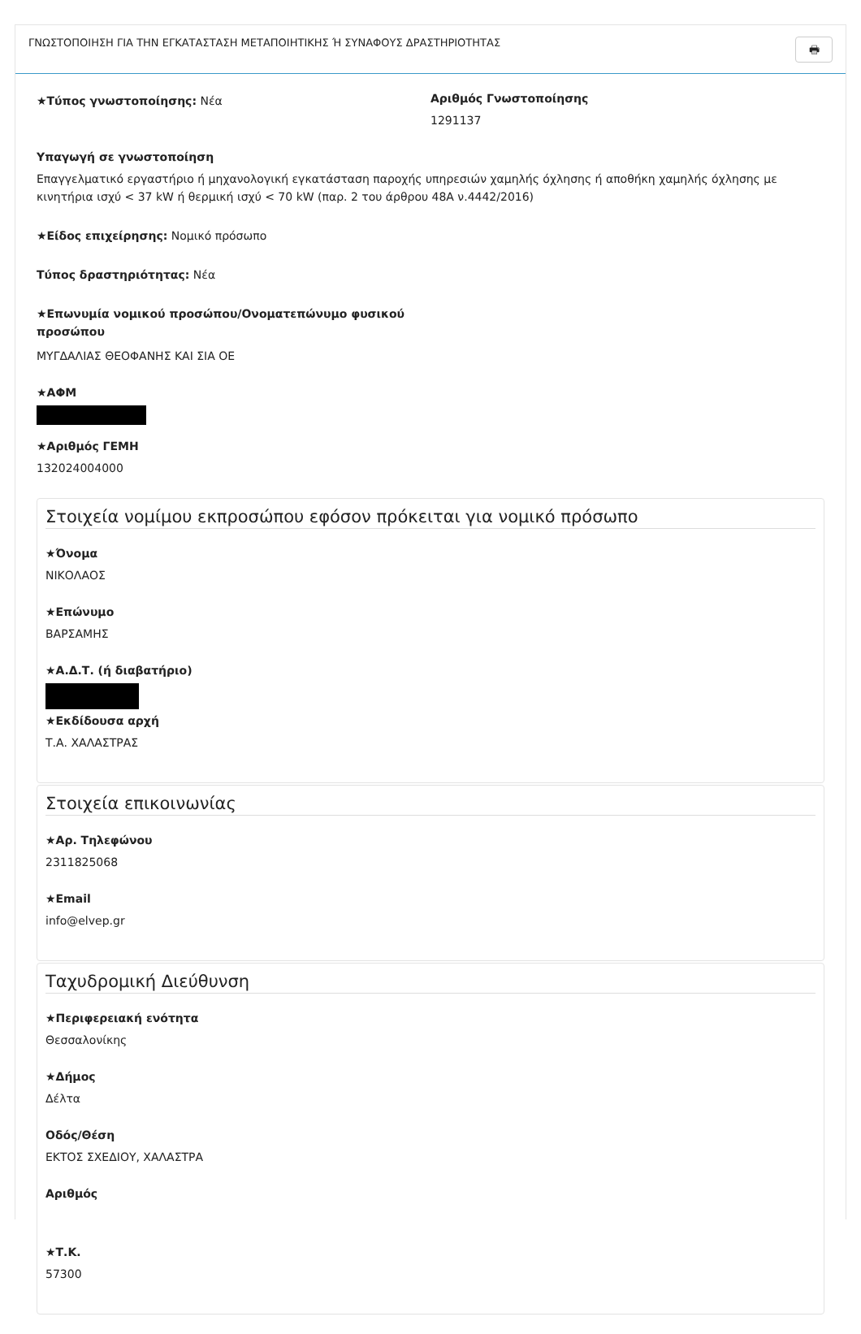ΓΝΩΣΤΟΠΟΙΗΣΗ ΓΙΑ ΤΗΝ ΕΓΚΑΤΑΣΤΑΣΗ ΜΕΤΑΠΟΙΗΤΙΚΗΣ Ή ΣΥΝΑΦΟΥΣ ΔΡΑΣΤΗΡΙΟΤΗΤΑΣ
🖶
★Τύπος γνωστοποίησης: Νέα
Αριθμός Γνωστοποίησης
1291137
Υπαγωγή σε γνωστοποίηση
Επαγγελματικό εργαστήριο ή μηχανολογική εγκατάσταση παροχής υπηρεσιών χαμηλής όχλησης ή αποθήκη χαμηλής όχλησης με κινητήρια ισχύ < 37 kW ή θερμική ισχύ < 70 kW (παρ. 2 του άρθρου 48Α ν.4442/2016)
★Είδος επιχείρησης: Νομικό πρόσωπο
Τύπος δραστηριότητας: Νέα
★Επωνυμία νομικού προσώπου/Ονοματεπώνυμο φυσικού προσώπου
ΜΥΓΔΑΛΙΑΣ ΘΕΟΦΑΝΗΣ ΚΑΙ ΣΙΑ ΟΕ
★ΑΦΜ
★Αριθμός ΓΕΜΗ
132024004000
Στοιχεία νομίμου εκπροσώπου εφόσον πρόκειται για νομικό πρόσωπο
★Όνομα
ΝΙΚΟΛΑΟΣ
★Επώνυμο
ΒΑΡΣΑΜΗΣ
★Α.Δ.Τ. (ή διαβατήριο)
★Εκδίδουσα αρχή
Τ.Α. ΧΑΛΑΣΤΡΑΣ
Στοιχεία επικοινωνίας
★Αρ. Τηλεφώνου
2311825068
★Email
info@elvep.gr
Ταχυδρομική Διεύθυνση
★Περιφερειακή ενότητα
Θεσσαλονίκης
★Δήμος
Δέλτα
Οδός/Θέση
ΕΚΤΟΣ ΣΧΕΔΙΟΥ, ΧΑΛΑΣΤΡΑ
Αριθμός
★Τ.Κ.
57300